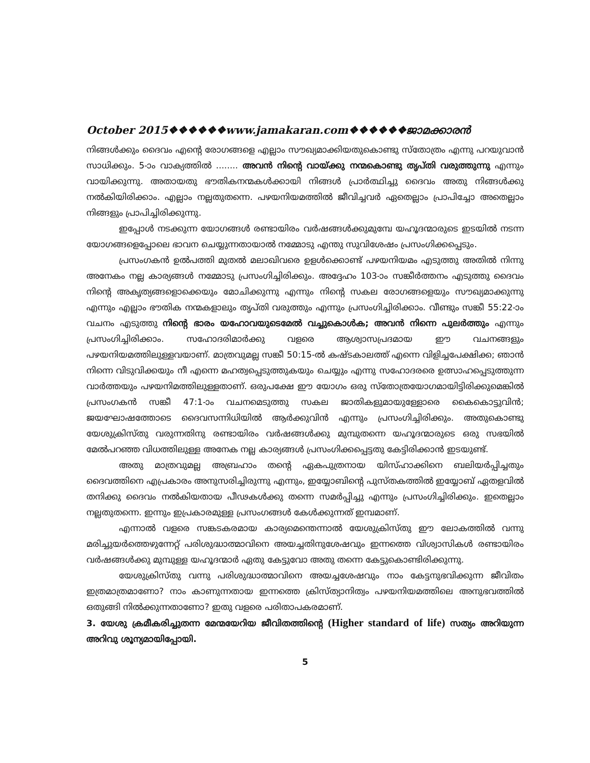October 2015❖❖❖❖❖❖www.jamakaran.com❖❖❖❖❖❖ജാമക്കാരൻ
നിങ്ങൾക്കും ദൈവം എന്റെ രോഗങ്ങളെ എല്ലാം സൗഖ്യമാക്കിയതുകൊണ്ടു സ്തോത്രം എന്നു പറയുവാൻ സാധിക്കും. 5-ാം വാക്യത്തിൽ ........ അവൻ നിന്റെ വായ്ക്കു നന്മകൊണ്ടു തൃപ്തി വരുത്തുന്നു എന്നും വായിക്കുന്നു. അതായതു ഭൗതികനന്മകൾക്കായി നിങ്ങൾ പ്രാർത്ഥിച്ചു ദൈവം അതു നിങ്ങൾക്കു നൽകിയിരിക്കാം. എല്ലാം നല്ലതുതന്നെ. പഴയനിയമത്തിൽ ജീവിച്ചവർ ഏതെല്ലാം പ്രാപിച്ചോ അതെല്ലാം നിങ്ങളും പ്രാപിച്ചിരിക്കുന്നു.
ഇപ്പോൾ നടക്കുന്ന യോഗങ്ങൾ രണ്ടായിരം വർഷങ്ങൾക്കുമുമ്പേ യഹൂദന്മാരുടെ ഇടയിൽ നടന്ന യോഗങ്ങളെപ്പോലെ ഭാവന ചെയ്യുന്നതായാൽ നമ്മോടു എന്തു സുവിശേഷം പ്രസംഗിക്കപ്പെടും.
പ്രസംഗകൻ ഉൽപത്തി മുതൽ മലാഖിവരെ ഉളൾക്കൊണ്ട് പഴയനിയമം എടുത്തു അതിൽ നിന്നു അനേകം നല്ല കാര്യങ്ങൾ നമ്മോടു പ്രസംഗിച്ചിരിക്കും. അദ്ദേഹം 103-ാം സങ്കീർത്തനം എടുത്തു ദൈവം നിന്റെ അകൃത്യങ്ങളൊക്കെയും മോചിക്കുന്നു എന്നും നിന്റെ സകല രോഗങ്ങളെയും സൗഖ്യമാക്കുന്നു എന്നും എല്ലാം ഭൗതിക നന്മകളാലും തൃപ്തി വരുത്തും എന്നും പ്രസംഗിച്ചിരിക്കാം. വീണ്ടും സങ്കീ 55:22-ാം വചനം എടുത്തു നിന്റെ ഭാരം യഹോവയുടെമേൽ വച്ചുകൊൾക; അവൻ നിന്നെ പുലർത്തും എന്നും പ്രസംഗിച്ചിരിക്കാം. സഹോദരിമാർക്കു വളരെ ആശ്വാസപ്രദമായ ഈ വചനങ്ങളും പഴയനിയമത്തിലുള്ളവയാണ്. മാത്രവുമല്ല സങ്കീ 50:15-ൽ കഷ്ടകാലത്ത് എന്നെ വിളിച്ചപേക്ഷിക്ക; ഞാൻ നിന്നെ വിടുവിക്കയും നീ എന്നെ മഹത്വപ്പെടുത്തുകയും ചെയ്യും എന്നു സഹോദരരെ ഉത്സാഹപ്പെടുത്തുന്ന വാർത്തയും പഴയനിമത്തിലുള്ളതാണ്. ഒരുപക്ഷേ ഈ യോഗം ഒരു സ്തോത്രയോഗമായിട്ടിരിക്കുമെങ്കിൽ പ്രസംഗകൻ സങ്കീ 47:1-ാം വചനമെടുത്തു സകല ജാതികളുമായുള്ളോരെ കൈകൊട്ടുവിൻ; ജയഘോഷത്തോടെ ദൈവസന്നിധിയിൽ ആർക്കുവിൻ എന്നും പ്രസംഗിച്ചിരിക്കും. അതുകൊണ്ടു യേശുക്രിസ്തു വരുന്നതിനു രണ്ടായിരം വർഷങ്ങൾക്കു മുമ്പുതന്നെ യഹൂദന്മാരുടെ ഒരു സഭയിൽ മേൽപറഞ്ഞ വിധത്തിലുള്ള അനേക നല്ല കാര്യങ്ങൾ പ്രസംഗിക്കപ്പെട്ടതു കേട്ടിരിക്കാൻ ഇടയുണ്ട്.
അതു മാത്രവുമല്ല അബ്രഹാം തന്റെ ഏകപുത്രനായ യിസ്ഹാക്കിനെ ബലിയർപ്പിച്ചതും ദൈവത്തിനെ എപ്രകാരം അനുസരിച്ചിരുന്നു എന്നും, ഇയ്യോബിന്റെ പുസ്തകത്തിൽ ഇയ്യോബ് ഏതളവിൽ തനിക്കു ദൈവം നൽകിയതായ പീഢകൾക്കു തന്നെ സമർപ്പിച്ചു എന്നും പ്രസംഗിച്ചിരിക്കും. ഇതെല്ലാം നല്ലതുതന്നെ. ഇന്നും ഇപ്രകാരമുള്ള പ്രസംഗങ്ങൾ കേൾക്കുന്നത് ഇമ്പമാണ്.
എന്നാൽ വളരെ സങ്കടകരമായ കാര്യമെന്തെന്നാൽ യേശുക്രിസ്തു ഈ ലോകത്തിൽ വന്നു മരിച്ചുയർത്തെഴുന്നേറ്റ് പരിശുദ്ധാത്മാവിനെ അയച്ചതിനുശേഷവും ഇന്നത്തെ വിശ്വാസികൾ രണ്ടായിരം വർഷങ്ങൾക്കു മുമ്പുള്ള യഹൂദന്മാർ ഏതു കേട്ടുവോ അതു തന്നെ കേട്ടുകൊണ്ടിരിക്കുന്നു.
യേശുക്രിസ്തു വന്നു പരിശുദ്ധാത്മാവിനെ അയച്ചശേഷവും നാം കേട്ടനുഭവിക്കുന്ന ജീവിതം ഇത്രമാത്രമാണോ? നാം കാണുന്നതായ ഇന്നത്തെ ക്രിസ്ത്യാനിത്വം പഴയനിയമത്തിലെ അനുഭവത്തിൽ ഒതുങ്ങി നിൽക്കുന്നതാണോ? ഇതു വളരെ പരിതാപകരമാണ്.
3. യേശു ക്രമീകരിച്ചുതന്ന മേന്മയേറിയ ജീവിതത്തിന്റെ (Higher standard of life) സത്യം അറിയുന്ന അറിവു ശൂന്യമായിപ്പോയി.
5